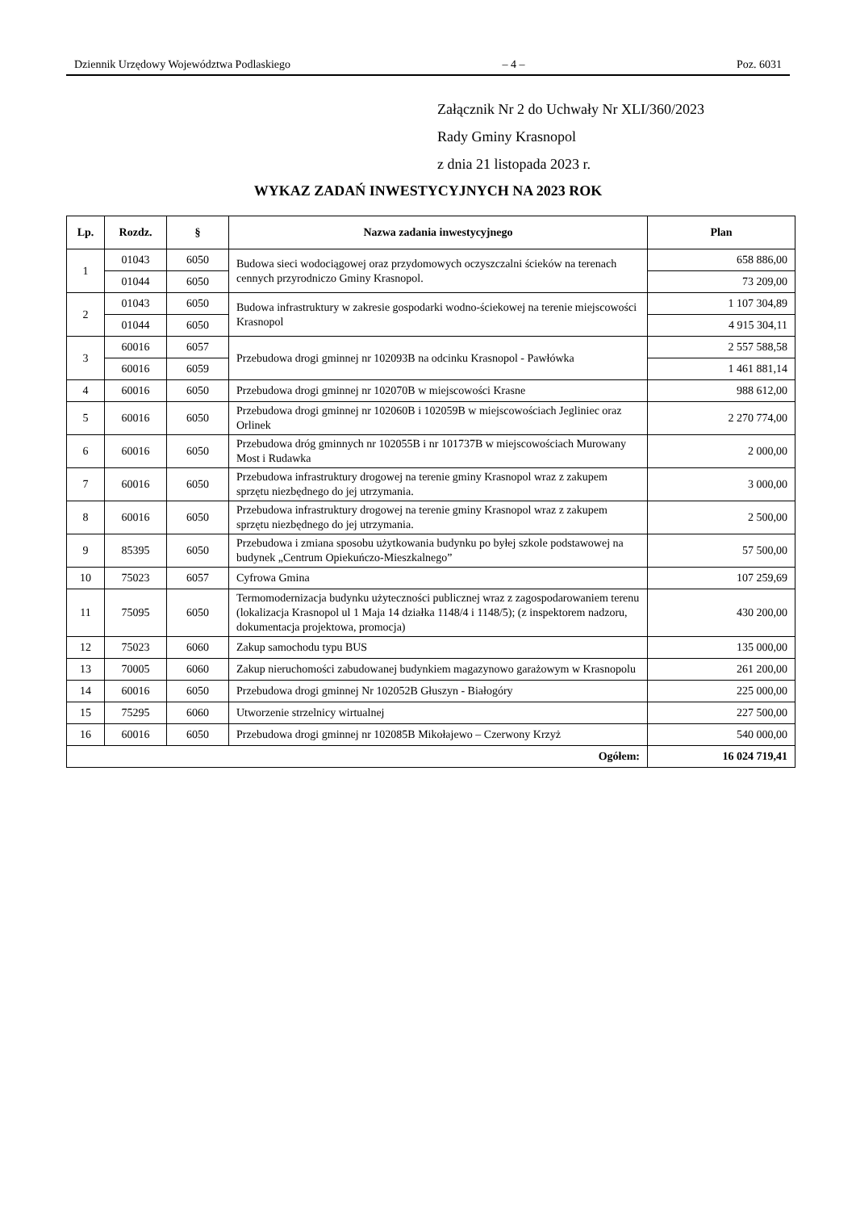Dziennik Urzędowy Województwa Podlaskiego – 4 – Poz. 6031
Załącznik Nr 2 do Uchwały Nr XLI/360/2023
Rady Gminy Krasnopol
z dnia 21 listopada 2023 r.
WYKAZ ZADAŃ INWESTYCYJNYCH NA 2023 ROK
| Lp. | Rozdz. | § | Nazwa zadania inwestycyjnego | Plan |
| --- | --- | --- | --- | --- |
| 1 | 01043 | 6050 | Budowa sieci wodociągowej oraz przydomowych oczyszczalni ścieków na terenach cennych przyrodniczo Gminy Krasnopol. | 658 886,00 |
| | 01044 | 6050 | | 73 209,00 |
| 2 | 01043 | 6050 | Budowa infrastruktury w zakresie gospodarki wodno-ściekowej na terenie miejscowości Krasnopol | 1 107 304,89 |
| | 01044 | 6050 | | 4 915 304,11 |
| 3 | 60016 | 6057 | Przebudowa drogi gminnej nr 102093B na odcinku Krasnopol - Pawłówka | 2 557 588,58 |
| | 60016 | 6059 | | 1 461 881,14 |
| 4 | 60016 | 6050 | Przebudowa drogi gminnej nr 102070B w miejscowości Krasne | 988 612,00 |
| 5 | 60016 | 6050 | Przebudowa drogi gminnej nr 102060B i 102059B w miejscowościach Jegliniec oraz Orlinek | 2 270 774,00 |
| 6 | 60016 | 6050 | Przebudowa dróg gminnych nr 102055B i nr 101737B w miejscowościach Murowany Most i Rudawka | 2 000,00 |
| 7 | 60016 | 6050 | Przebudowa infrastruktury drogowej na terenie gminy Krasnopol wraz z zakupem sprzętu niezbędnego do jej utrzymania. | 3 000,00 |
| 8 | 60016 | 6050 | Przebudowa infrastruktury drogowej na terenie gminy Krasnopol wraz z zakupem sprzętu niezbędnego do jej utrzymania. | 2 500,00 |
| 9 | 85395 | 6050 | Przebudowa i zmiana sposobu użytkowania budynku po byłej szkole podstawowej na budynek „Centrum Opiekuńczo-Mieszkalnego” | 57 500,00 |
| 10 | 75023 | 6057 | Cyfrowa Gmina | 107 259,69 |
| 11 | 75095 | 6050 | Termomodernizacja budynku użyteczności publicznej wraz z zagospodarowaniem terenu (lokalizacja Krasnopol ul 1 Maja 14 działka 1148/4 i 1148/5); (z inspektorem nadzoru, dokumentacja projektowa, promocja) | 430 200,00 |
| 12 | 75023 | 6060 | Zakup samochodu typu BUS | 135 000,00 |
| 13 | 70005 | 6060 | Zakup nieruchomości zabudowanej budynkiem magazynowo garażowym w Krasnopolu | 261 200,00 |
| 14 | 60016 | 6050 | Przebudowa drogi gminnej Nr 102052B Głuszyn - Białogóry | 225 000,00 |
| 15 | 75295 | 6060 | Utworzenie strzelnicy wirtualnej | 227 500,00 |
| 16 | 60016 | 6050 | Przebudowa drogi gminnej nr 102085B Mikołajewo – Czerwony Krzyż | 540 000,00 |
| Ogółem: | | | | 16 024 719,41 |